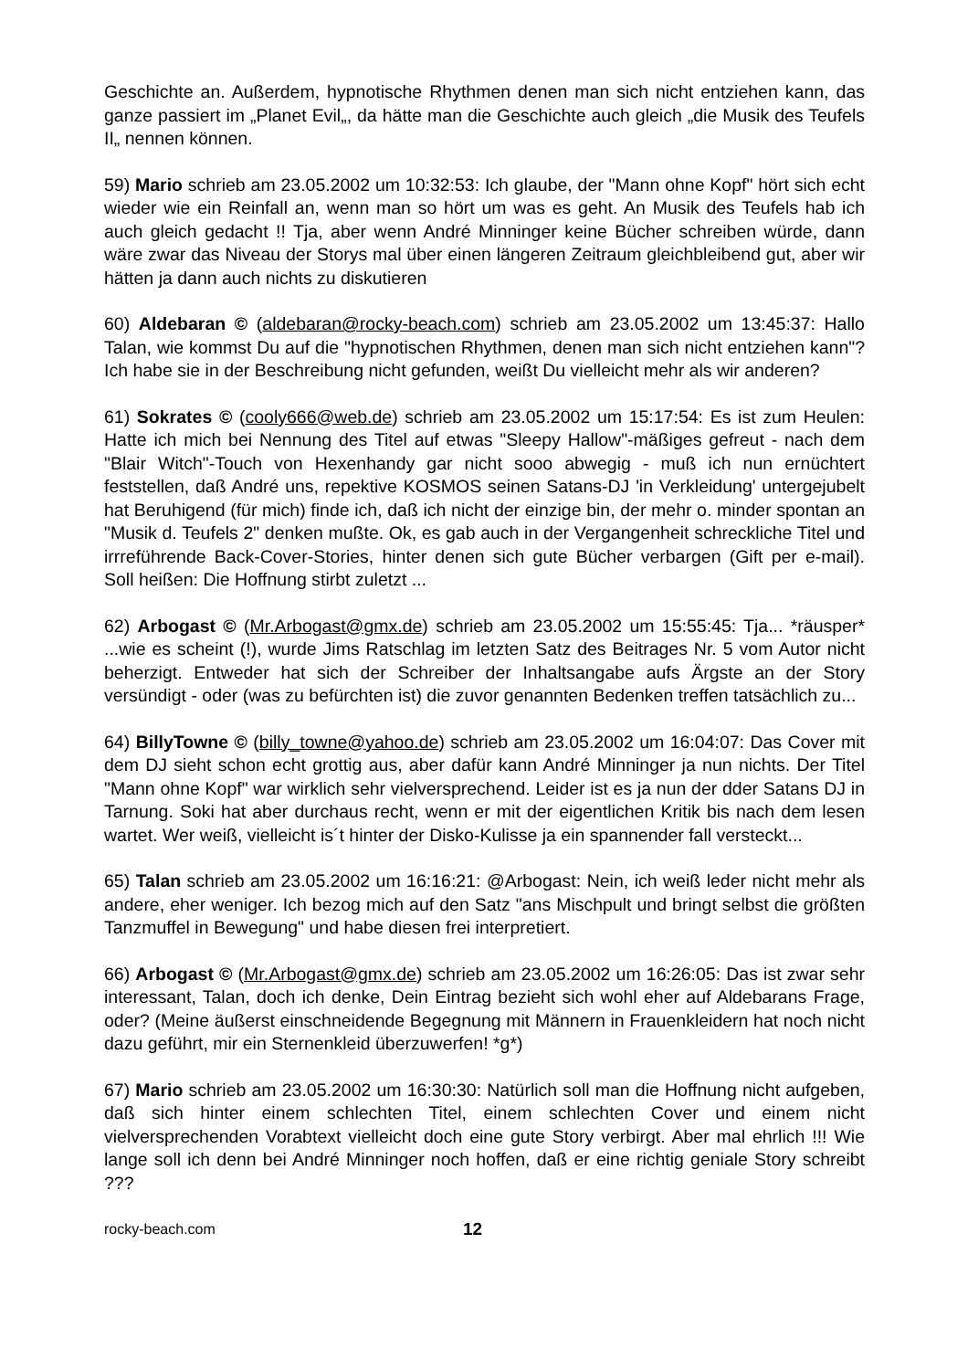Geschichte an. Außerdem, hypnotische Rhythmen denen man sich nicht entziehen kann, das ganze passiert im „Planet Evil„, da hätte man die Geschichte auch gleich „die Musik des Teufels II„ nennen können.
59) Mario schrieb am 23.05.2002 um 10:32:53: Ich glaube, der "Mann ohne Kopf" hört sich echt wieder wie ein Reinfall an, wenn man so hört um was es geht. An Musik des Teufels hab ich auch gleich gedacht !! Tja, aber wenn André Minninger keine Bücher schreiben würde, dann wäre zwar das Niveau der Storys mal über einen längeren Zeitraum gleichbleibend gut, aber wir hätten ja dann auch nichts zu diskutieren
60) Aldebaran © (aldebaran@rocky-beach.com) schrieb am 23.05.2002 um 13:45:37: Hallo Talan, wie kommst Du auf die "hypnotischen Rhythmen, denen man sich nicht entziehen kann"? Ich habe sie in der Beschreibung nicht gefunden, weißt Du vielleicht mehr als wir anderen?
61) Sokrates © (cooly666@web.de) schrieb am 23.05.2002 um 15:17:54: Es ist zum Heulen: Hatte ich mich bei Nennung des Titel auf etwas "Sleepy Hallow"-mäßiges gefreut - nach dem "Blair Witch"-Touch von Hexenhandy gar nicht sooo abwegig - muß ich nun ernüchtert feststellen, daß André uns, repektive KOSMOS seinen Satans-DJ 'in Verkleidung' untergejubelt hat Beruhigend (für mich) finde ich, daß ich nicht der einzige bin, der mehr o. minder spontan an "Musik d. Teufels 2" denken mußte. Ok, es gab auch in der Vergangenheit schreckliche Titel und irrreführende Back-Cover-Stories, hinter denen sich gute Bücher verbargen (Gift per e-mail). Soll heißen: Die Hoffnung stirbt zuletzt ...
62) Arbogast © (Mr.Arbogast@gmx.de) schrieb am 23.05.2002 um 15:55:45: Tja... *räusper* ...wie es scheint (!), wurde Jims Ratschlag im letzten Satz des Beitrages Nr. 5 vom Autor nicht beherzigt. Entweder hat sich der Schreiber der Inhaltsangabe aufs Ärgste an der Story versündigt - oder (was zu befürchten ist) die zuvor genannten Bedenken treffen tatsächlich zu...
64) BillyTowne © (billy_towne@yahoo.de) schrieb am 23.05.2002 um 16:04:07: Das Cover mit dem DJ sieht schon echt grottig aus, aber dafür kann André Minninger ja nun nichts. Der Titel "Mann ohne Kopf" war wirklich sehr vielversprechend. Leider ist es ja nun der dder Satans DJ in Tarnung. Soki hat aber durchaus recht, wenn er mit der eigentlichen Kritik bis nach dem lesen wartet. Wer weiß, vielleicht is´t hinter der Disko-Kulisse ja ein spannender fall versteckt...
65) Talan schrieb am 23.05.2002 um 16:16:21: @Arbogast: Nein, ich weiß leder nicht mehr als andere, eher weniger. Ich bezog mich auf den Satz "ans Mischpult und bringt selbst die größten Tanzmuffel in Bewegung" und habe diesen frei interpretiert.
66) Arbogast © (Mr.Arbogast@gmx.de) schrieb am 23.05.2002 um 16:26:05: Das ist zwar sehr interessant, Talan, doch ich denke, Dein Eintrag bezieht sich wohl eher auf Aldebarans Frage, oder? (Meine äußerst einschneidende Begegnung mit Männern in Frauenkleidern hat noch nicht dazu geführt, mir ein Sternenkleid überzuwerfen! *g*)
67) Mario schrieb am 23.05.2002 um 16:30:30: Natürlich soll man die Hoffnung nicht aufgeben, daß sich hinter einem schlechten Titel, einem schlechten Cover und einem nicht vielversprechenden Vorabtext vielleicht doch eine gute Story verbirgt. Aber mal ehrlich !!! Wie lange soll ich denn bei André Minninger noch hoffen, daß er eine richtig geniale Story schreibt ???
rocky-beach.com 12